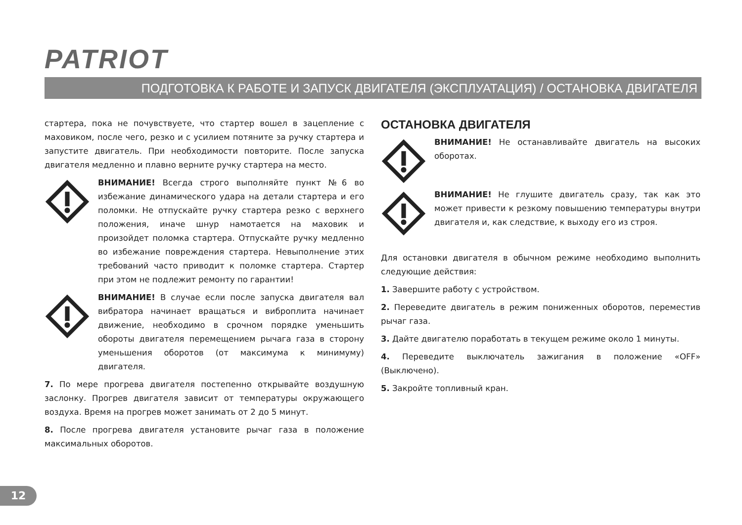PATRIOT
ПОДГОТОВКА К РАБОТЕ И ЗАПУСК ДВИГАТЕЛЯ (ЭКСПЛУАТАЦИЯ) / ОСТАНОВКА ДВИГАТЕЛЯ
стартера, пока не почувствуете, что стартер вошел в зацепление с маховиком, после чего, резко и с усилием потяните за ручку стартера и запустите двигатель. При необходимости повторите. После запуска двигателя медленно и плавно верните ручку стартера на место.
ВНИМАНИЕ! Всегда строго выполняйте пункт №6 во избежание динамического удара на детали стартера и его поломки. Не отпускайте ручку стартера резко с верхнего положения, иначе шнур намотается на маховик и произойдет поломка стартера. Отпускайте ручку медленно во избежание повреждения стартера. Невыполнение этих требований часто приводит к поломке стартера. Стартер при этом не подлежит ремонту по гарантии!
ВНИМАНИЕ! В случае если после запуска двигателя вал вибратора начинает вращаться и виброплита начинает движение, необходимо в срочном порядке уменьшить обороты двигателя перемещением рычага газа в сторону уменьшения оборотов (от максимума к минимуму) двигателя.
7. По мере прогрева двигателя постепенно открывайте воздушную заслонку. Прогрев двигателя зависит от температуры окружающего воздуха. Время на прогрев может занимать от 2 до 5 минут.
8. После прогрева двигателя установите рычаг газа в положение максимальных оборотов.
ОСТАНОВКА ДВИГАТЕЛЯ
ВНИМАНИЕ! Не останавливайте двигатель на высоких оборотах.
ВНИМАНИЕ! Не глушите двигатель сразу, так как это может привести к резкому повышению температуры внутри двигателя и, как следствие, к выходу его из строя.
Для остановки двигателя в обычном режиме необходимо выполнить следующие действия:
1. Завершите работу с устройством.
2. Переведите двигатель в режим пониженных оборотов, переместив рычаг газа.
3. Дайте двигателю поработать в текущем режиме около 1 минуты.
4. Переведите выключатель зажигания в положение «OFF» (Выключено).
5. Закройте топливный кран.
12